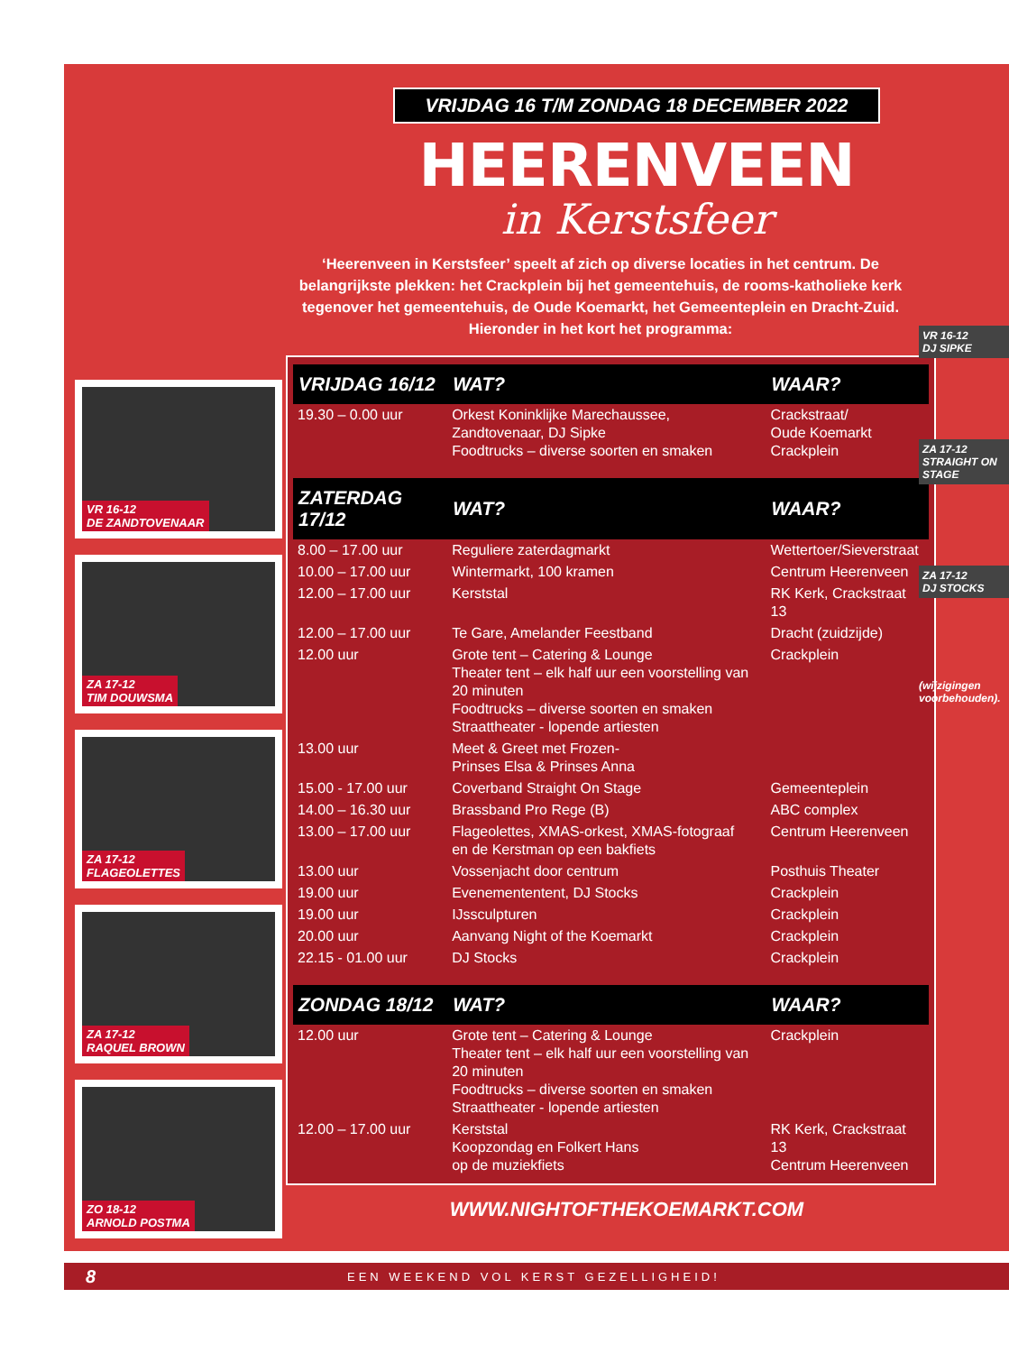VRIJDAG 16 T/M ZONDAG 18 DECEMBER 2022
HEERENVEEN
in Kerstsfeer
‘Heerenveen in Kerstsfeer’ speelt af zich op diverse locaties in het centrum. De belangrijkste plekken: het Crackplein bij het gemeentehuis, de rooms-katholieke kerk tegenover het gemeentehuis, de Oude Koemarkt, het Gemeenteplein en Dracht-Zuid. Hieronder in het kort het programma:
| VRIJDAG 16/12 | WAT? | WAAR? |
| --- | --- | --- |
| 19.30 – 0.00 uur | Orkest Koninklijke Marechaussee, Zandtovenaar, DJ Sipke Foodtrucks – diverse soorten en smaken | Crackstraat/ Oude Koemarkt Crackplein |
| ZATERDAG 17/12 | WAT? | WAAR? |
| 8.00 – 17.00 uur | Reguliere zaterdagmarkt | Wettertoer/Sieverstraat |
| 10.00 – 17.00 uur | Wintermarkt, 100 kramen | Centrum Heerenveen |
| 12.00 – 17.00 uur | Kerststal | RK Kerk, Crackstraat 13 |
| 12.00 – 17.00 uur | Te Gare, Amelander Feestband | Dracht (zuidzijde) |
| 12.00 uur | Grote tent – Catering & Lounge Theater tent – elk half uur een voorstelling van 20 minuten Foodtrucks – diverse soorten en smaken Straattheater - lopende artiesten | Crackplein |
| 13.00 uur | Meet & Greet met Frozen- Prinses Elsa & Prinses Anna | |
| 15.00 - 17.00 uur | Coverband Straight On Stage | Gemeenteplein |
| 14.00 – 16.30 uur | Brassband Pro Rege (B) | ABC complex |
| 13.00 – 17.00 uur | Flageolettes, XMAS-orkest, XMAS-fotograaf en de Kerstman op een bakfiets | Centrum Heerenveen |
| 13.00 uur | Vossenjacht door centrum | Posthuis Theater |
| 19.00 uur | Evenemententent, DJ Stocks | Crackplein |
| 19.00 uur | IJssculpturen | Crackplein |
| 20.00 uur | Aanvang Night of the Koemarkt | Crackplein |
| 22.15 - 01.00 uur | DJ Stocks | Crackplein |
| ZONDAG 18/12 | WAT? | WAAR? |
| 12.00 uur | Grote tent – Catering & Lounge Theater tent – elk half uur een voorstelling van 20 minuten Foodtrucks – diverse soorten en smaken Straattheater - lopende artiesten | Crackplein |
| 12.00 – 17.00 uur | Kerststal Koopzondag en Folkert Hans op de muziekfiets | RK Kerk, Crackstraat 13 Centrum Heerenveen |
WWW.NIGHTOFTHEKOEMARKT.COM
VR 16-12
DE ZANDTOVENAAR
ZA 17-12
TIM DOUWSMA
ZA 17-12
FLAGEOLETTES
ZA 17-12
RAQUEL BROWN
ZO 18-12
ARNOLD POSTMA
VR 16-12
DJ SIPKE
ZA 17-12
STRAIGHT ON STAGE
ZA 17-12
DJ STOCKS
(wijzigingen voorbehouden).
8 EEN WEEKEND VOL KERST GEZELLIGHEID!